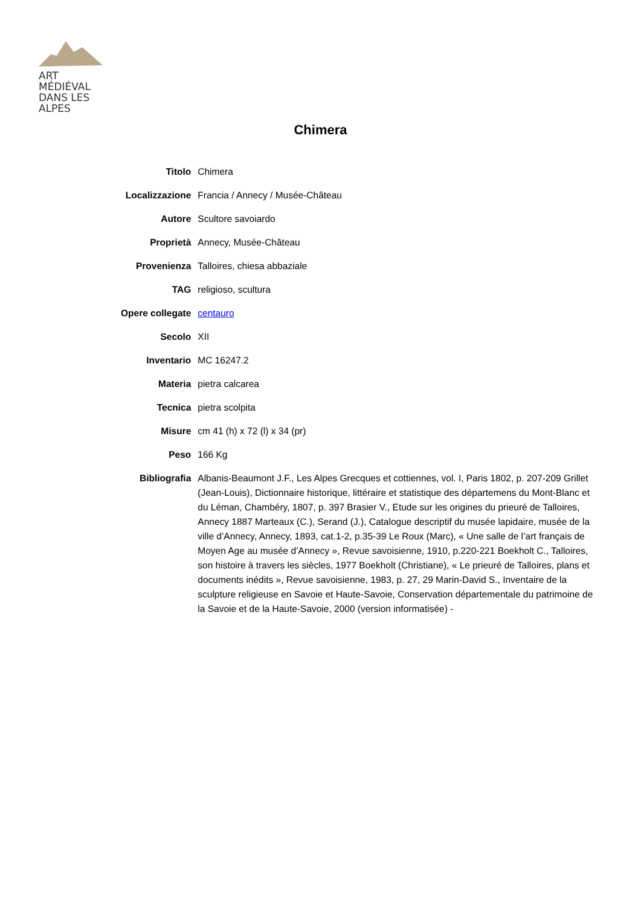ART MÉDIÉVAL
DANS LES ALPES
Chimera
| Titolo | Chimera |
| Localizzazione | Francia / Annecy / Musée-Château |
| Autore | Scultore savoiardo |
| Proprietà | Annecy, Musée-Château |
| Provenienza | Talloires, chiesa abbaziale |
| TAG | religioso, scultura |
| Opere collegate | centauro |
| Secolo | XII |
| Inventario | MC 16247.2 |
| Materia | pietra calcarea |
| Tecnica | pietra scolpita |
| Misure | cm 41 (h) x 72 (l) x 34 (pr) |
| Peso | 166 Kg |
| Bibliografia | Albanis-Beaumont J.F., Les Alpes Grecques et cottiennes, vol. I, Paris 1802, p. 207-209 Grillet (Jean-Louis), Dictionnaire historique, littéraire et statistique des départemens du Mont-Blanc et du Léman, Chambéry, 1807, p. 397 Brasier V., Etude sur les origines du prieuré de Talloires, Annecy 1887 Marteaux (C.), Serand (J.), Catalogue descriptif du musée lapidaire, musée de la ville d’Annecy, Annecy, 1893, cat.1-2, p.35-39 Le Roux (Marc), « Une salle de l’art français de Moyen Age au musée d’Annecy », Revue savoisienne, 1910, p.220-221 Boekholt C., Talloires, son histoire à travers les siècles, 1977 Boekholt (Christiane), « Le prieuré de Talloires, plans et documents inédits », Revue savoisienne, 1983, p. 27, 29 Marin-David S., Inventaire de la sculpture religieuse en Savoie et Haute-Savoie, Conservation départementale du patrimoine de la Savoie et de la Haute-Savoie, 2000 (version informatisée) - |